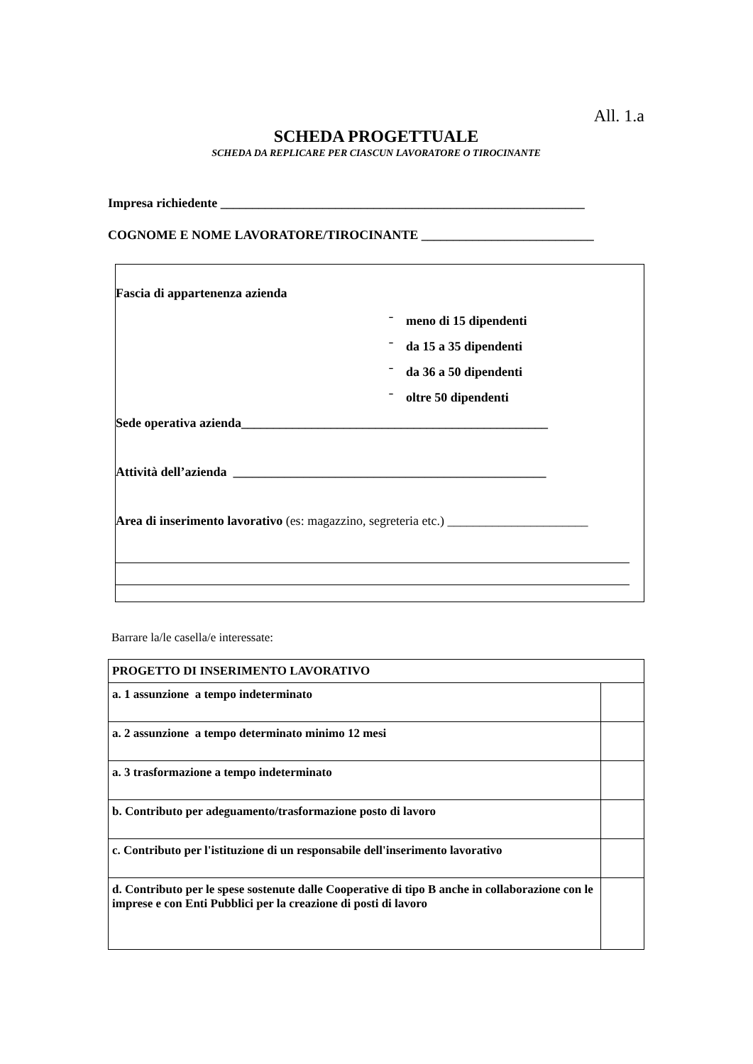All. 1.a
SCHEDA PROGETTUALE
SCHEDA DA REPLICARE PER CIASCUN LAVORATORE O TIROCINANTE
Impresa richiedente _________________________________________________________
COGNOME E NOME LAVORATORE/TIROCINANTE ___________________________
Fascia di appartenenza azienda
ˉ meno di 15 dipendenti
ˉ da 15 a 35 dipendenti
ˉ da 36 a 50 dipendenti
ˉ oltre 50 dipendenti
Sede operativa azienda________________________________________________
Attività dell’azienda _________________________________________________
Area di inserimento lavorativo (es: magazzino, segreteria etc.) ______________________
Barrare la/le casella/e interessate:
| PROGETTO DI INSERIMENTO LAVORATIVO | |
| a. 1 assunzione a tempo indeterminato | |
| a. 2 assunzione a tempo determinato minimo 12 mesi | |
| a. 3 trasformazione a tempo indeterminato | |
| b. Contributo per adeguamento/trasformazione posto di lavoro | |
| c. Contributo per l'istituzione di un responsabile dell'inserimento lavorativo | |
| d. Contributo per le spese sostenute dalle Cooperative di tipo B anche in collaborazione con le imprese e con Enti Pubblici per la creazione di posti di lavoro | |